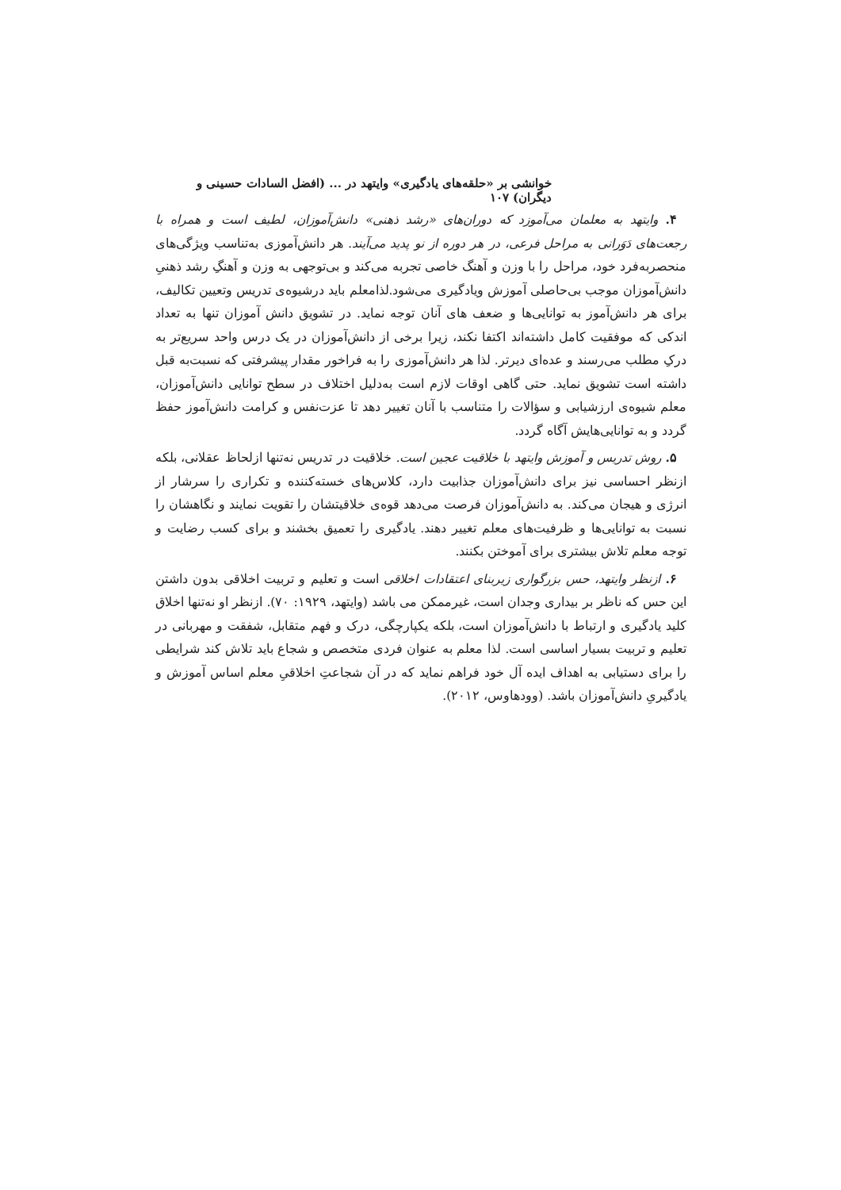خوانشی بر «حلقه‌های یادگیری» وایتهد در ... (افضل السادات حسینی و دیگران) ۱۰۷
۴. وایتهد به معلمان می‌آموزد که دوران‌های «رشد ذهنی» دانش‌آموزان، لطیف است و همراه با رجعت‌های دَوَرانی به مراحل فرعی، در هر دوره از نو پدید می‌آیند. هر دانش‌آموزی به‌تناسب ویژگی‌های منحصربه‌فرد خود، مراحل را با وزن و آهنگ خاصی تجربه می‌کند و بی‌توجهی به وزن و آهنگِ رشد ذهنیِ دانش‌آموزان موجب بی‌حاصلی آموزش ویادگیری می‌شود.لذامعلم باید درشیوه‌ی تدریس وتعیین تکالیف، برای هر دانش‌آموز به توانایی‌ها و ضعف های آنان توجه نماید. در تشویق دانش آموزان تنها به تعداد اندکی که موفقیت کامل داشته‌اند اکتفا نکند، زیرا برخی از دانش‌آموزان در یک درس واحد سریع‌تر به درکِ مطلب می‌رسند و عده‌ای دیرتر. لذا هر دانش‌آموزی را به فراخور مقدار پیشرفتی که نسبت‌به قبل داشته است تشویق نماید. حتی گاهی اوقات لازم است به‌دلیل اختلاف در سطح توانایی دانش‌آموزان، معلم شیوه‌ی ارزشیابی و سؤالات را متناسب با آنان تغییر دهد تا عزت‌نفس و کرامت دانش‌آموز حفظ گردد و به توانایی‌هایش آگاه گردد.
۵. روش تدریس و آموزش وایتهد با خلاقیت عجین است. خلاقیت در تدریس نه‌تنها ازلحاظ عقلانی، بلکه ازنظر احساسی نیز برای دانش‌آموزان جذابیت دارد، کلاس‌های خسته‌کننده و تکراری را سرشار از انرژی و هیجان می‌کند. به دانش‌آموزان فرصت می‌دهد قوه‌ی خلاقیتشان را تقویت نمایند و نگاهشان را نسبت به توانایی‌ها و ظرفیت‌های معلم تغییر دهند. یادگیری را تعمیق بخشند و برای کسب رضایت و توجه معلم تلاش بیشتری برای آموختن بکنند.
۶. ازنظر وایتهد، حس بزرگواری زیربنای اعتقادات اخلاقی است و تعلیم و تربیت اخلاقی بدون داشتن این حس که ناظر بر بیداری وجدان است، غیرممکن می باشد (وایتهد، ۱۹۲۹: ۷۰). ازنظر او نه‌تنها اخلاق کلید یادگیری و ارتباط با دانش‌آموزان است، بلکه یکپارچگی، درک و فهم متقابل، شفقت و مهربانی در تعلیم و تربیت بسیار اساسی است. لذا معلم به عنوان فردی متخصص و شجاع باید تلاش کند شرایطی را برای دستیابی به اهداف ایده آل خود فراهم نماید که در آن شجاعتِ اخلاقیِ معلم اساس آموزش و یادگیریِ دانش‌آموزان باشد. (وودهاوس، ۲۰۱۲).